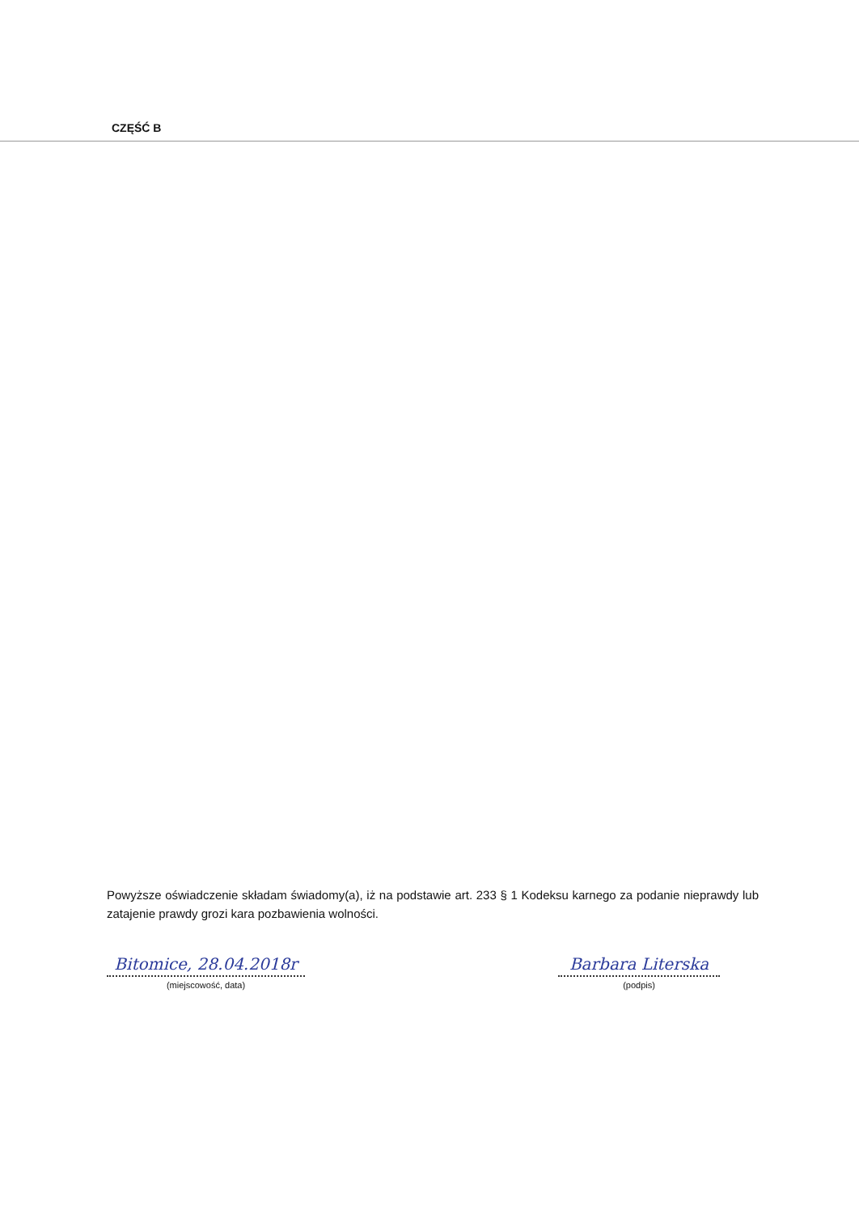CZĘŚĆ B
Powyższe oświadczenie składam świadomy(a), iż na podstawie art. 233 § 1 Kodeksu karnego za podanie nieprawdy lub zatajenie prawdy grozi kara pozbawienia wolności.
Bitomice, 28.04.2018r
(miejscowość, data)
Barbara Literska
(podpis)